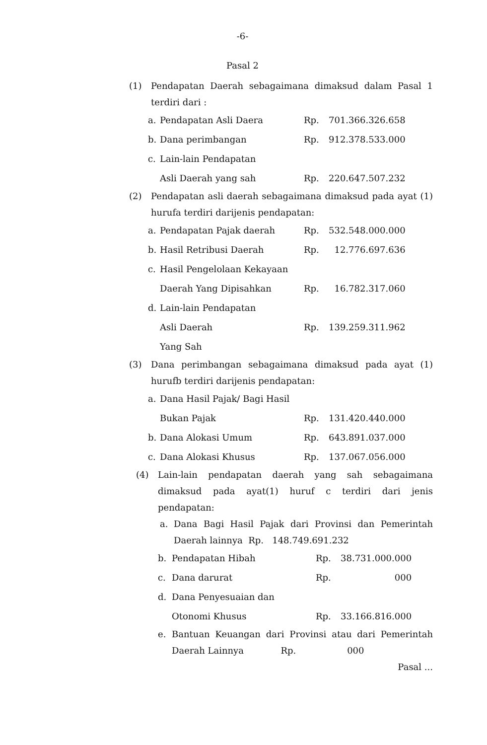-6-
Pasal 2
(1) Pendapatan Daerah sebagaimana dimaksud dalam Pasal 1 terdiri dari :
| a. | Pendapatan Asli Daera | Rp. | 701.366.326.658 |
| b. | Dana perimbangan | Rp. | 912.378.533.000 |
| c. | Lain-lain Pendapatan | | |
| | Asli Daerah yang sah | Rp. | 220.647.507.232 |
(2) Pendapatan asli daerah sebagaimana dimaksud pada ayat (1) hurufa terdiri darijenis pendapatan:
| a. | Pendapatan Pajak daerah | Rp. | 532.548.000.000 |
| b. | Hasil Retribusi Daerah | Rp. | 12.776.697.636 |
| c. | Hasil Pengelolaan Kekayaan | | |
| | Daerah Yang Dipisahkan | Rp. | 16.782.317.060 |
| d. | Lain-lain Pendapatan | | |
| | Asli Daerah | Rp. | 139.259.311.962 |
| | Yang Sah | | |
(3) Dana perimbangan sebagaimana dimaksud pada ayat (1) hurufb terdiri darijenis pendapatan:
| a. | Dana Hasil Pajak/ Bagi Hasil | | |
| | Bukan Pajak | Rp. | 131.420.440.000 |
| b. | Dana Alokasi Umum | Rp. | 643.891.037.000 |
| c. | Dana Alokasi Khusus | Rp. | 137.067.056.000 |
(4) Lain-lain pendapatan daerah yang sah sebagaimana dimaksud pada ayat(1) huruf c terdiri dari jenis pendapatan:
a. Dana Bagi Hasil Pajak dari Provinsi dan Pemerintah Daerah lainnya Rp. 148.749.691.232
| b. | Pendapatan Hibah | Rp. | 38.731.000.000 |
| c. | Dana darurat | Rp. | 000 |
| d. | Dana Penyesuaian dan | | |
| | Otonomi Khusus | Rp. | 33.166.816.000 |
e. Bantuan Keuangan dari Provinsi atau dari Pemerintah Daerah Lainnya Rp. 000
Pasal ...